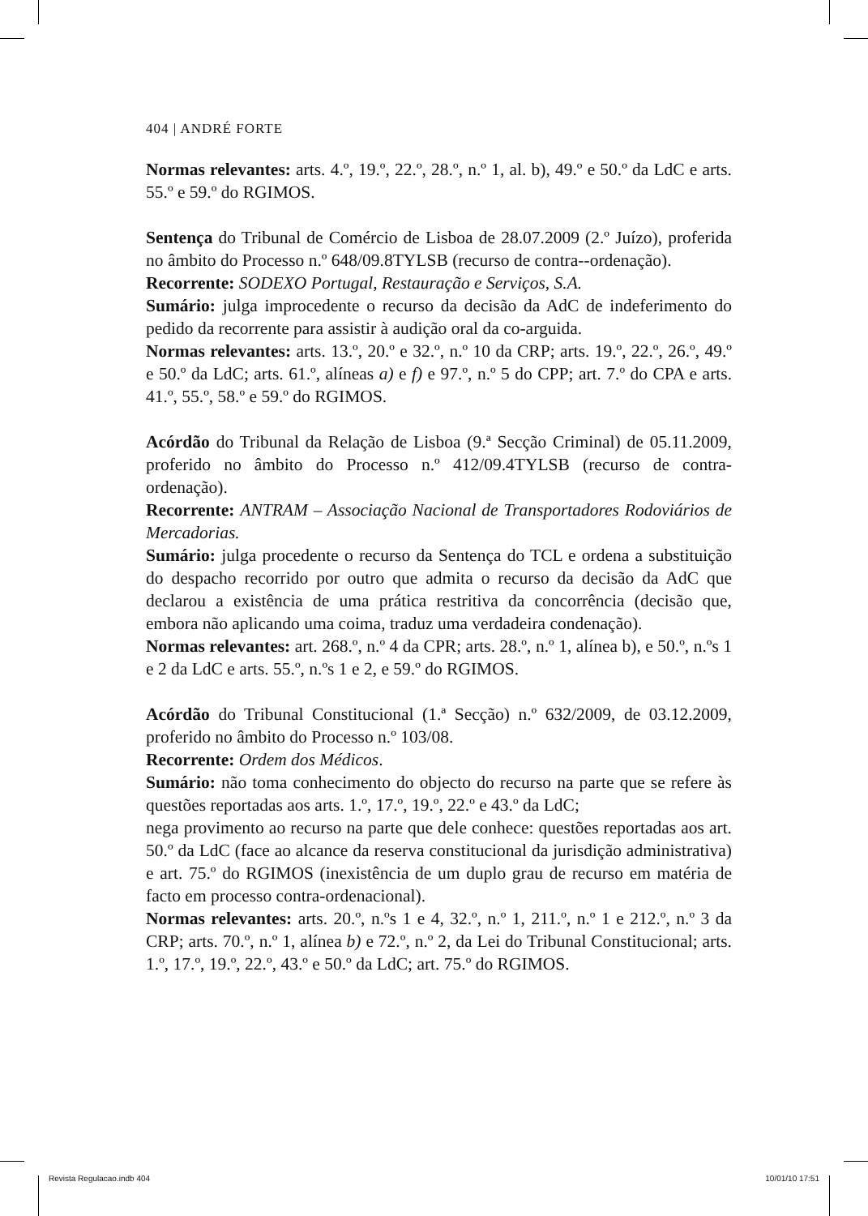404 | ANDRÉ FORTE
Normas relevantes: arts. 4.º, 19.º, 22.º, 28.º, n.º 1, al. b), 49.º e 50.º da LdC e arts. 55.º e 59.º do RGIMOS.
Sentença do Tribunal de Comércio de Lisboa de 28.07.2009 (2.º Juízo), proferida no âmbito do Processo n.º 648/09.8TYLSB (recurso de contra--ordenação).
Recorrente: SODEXO Portugal, Restauração e Serviços, S.A.
Sumário: julga improcedente o recurso da decisão da AdC de indeferimento do pedido da recorrente para assistir à audição oral da co-arguida.
Normas relevantes: arts. 13.º, 20.º e 32.º, n.º 10 da CRP; arts. 19.º, 22.º, 26.º, 49.º e 50.º da LdC; arts. 61.º, alíneas a) e f) e 97.º, n.º 5 do CPP; art. 7.º do CPA e arts. 41.º, 55.º, 58.º e 59.º do RGIMOS.
Acórdão do Tribunal da Relação de Lisboa (9.ª Secção Criminal) de 05.11.2009, proferido no âmbito do Processo n.º 412/09.4TYLSB (recurso de contra-ordenação).
Recorrente: ANTRAM – Associação Nacional de Transportadores Rodoviários de Mercadorias.
Sumário: julga procedente o recurso da Sentença do TCL e ordena a substituição do despacho recorrido por outro que admita o recurso da decisão da AdC que declarou a existência de uma prática restritiva da concorrência (decisão que, embora não aplicando uma coima, traduz uma verdadeira condenação).
Normas relevantes: art. 268.º, n.º 4 da CPR; arts. 28.º, n.º 1, alínea b), e 50.º, n.ºs 1 e 2 da LdC e arts. 55.º, n.ºs 1 e 2, e 59.º do RGIMOS.
Acórdão do Tribunal Constitucional (1.ª Secção) n.º 632/2009, de 03.12.2009, proferido no âmbito do Processo n.º 103/08.
Recorrente: Ordem dos Médicos.
Sumário: não toma conhecimento do objecto do recurso na parte que se refere às questões reportadas aos arts. 1.º, 17.º, 19.º, 22.º e 43.º da LdC;
nega provimento ao recurso na parte que dele conhece: questões reportadas aos art. 50.º da LdC (face ao alcance da reserva constitucional da jurisdição administrativa) e art. 75.º do RGIMOS (inexistência de um duplo grau de recurso em matéria de facto em processo contra-ordenacional).
Normas relevantes: arts. 20.º, n.ºs 1 e 4, 32.º, n.º 1, 211.º, n.º 1 e 212.º, n.º 3 da CRP; arts. 70.º, n.º 1, alínea b) e 72.º, n.º 2, da Lei do Tribunal Constitucional; arts. 1.º, 17.º, 19.º, 22.º, 43.º e 50.º da LdC; art. 75.º do RGIMOS.
Revista Regulacao.indb 404 10/01/10 17:51